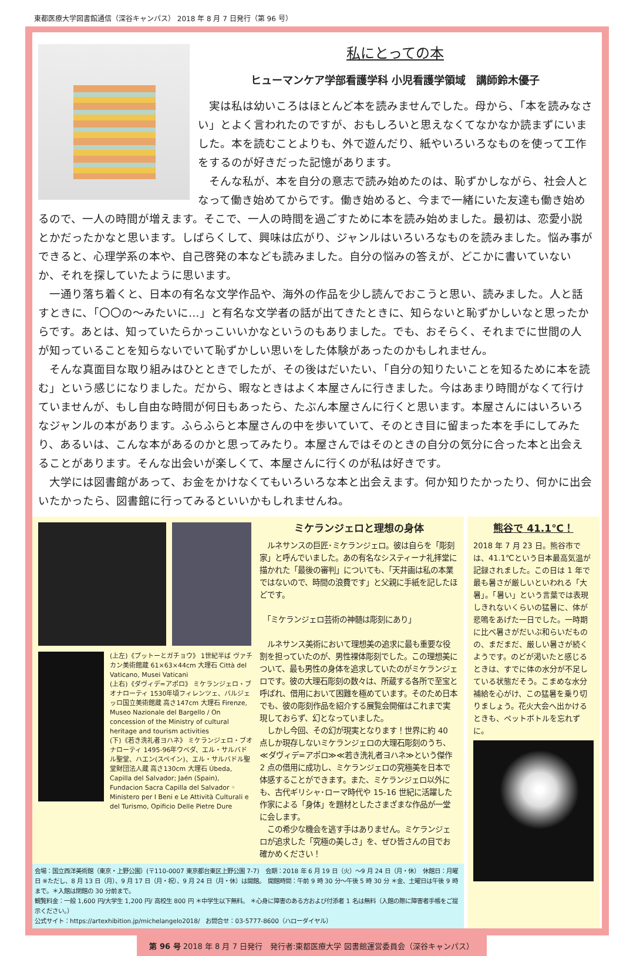東都医療大学図書館通信（深谷キャンパス） 2018 年 8 月 7 日発行（第 96 号）
私にとっての本
ヒューマンケア学部看護学科 小児看護学領域　講師鈴木優子
　実は私は幼いころはほとんど本を読みませんでした。母から、「本を読みなさい」とよく言われたのですが、おもしろいと思えなくてなかなか読まずにいました。本を読むことよりも、外で遊んだり、紙やいろいろなものを使って工作をするのが好きだった記憶があります。
　そんな私が、本を自分の意志で読み始めたのは、恥ずかしながら、社会人となって働き始めてからです。働き始めると、今まで一緒にいた友達も働き始めるので、一人の時間が増えます。そこで、一人の時間を過ごすために本を読み始めました。最初は、恋愛小説とかだったかなと思います。しばらくして、興味は広がり、ジャンルはいろいろなものを読みました。悩み事ができると、心理学系の本や、自己啓発の本なども読みました。自分の悩みの答えが、どこかに書いていないか、それを探していたように思います。
　一通り落ち着くと、日本の有名な文学作品や、海外の作品を少し読んでおこうと思い、読みました。人と話すときに、「〇〇の～みたいに…」と有名な文学者の話が出てきたときに、知らないと恥ずかしいなと思ったからです。あとは、知っていたらかっこいいかなというのもありました。でも、おそらく、それまでに世間の人が知っていることを知らないでいて恥ずかしい思いをした体験があったのかもしれません。
　そんな真面目な取り組みはひとときでしたが、その後はだいたい、「自分の知りたいことを知るために本を読む」という感じになりました。だから、暇なときはよく本屋さんに行きました。今はあまり時間がなくて行けていませんが、もし自由な時間が何日もあったら、たぶん本屋さんに行くと思います。本屋さんにはいろいろなジャンルの本があります。ふらふらと本屋さんの中を歩いていて、そのとき目に留まった本を手にしてみたり、あるいは、こんな本があるのかと思ってみたり。本屋さんではそのときの自分の気分に合った本と出会えることがあります。そんな出会いが楽しくて、本屋さんに行くのが私は好きです。
　大学には図書館があって、お金をかけなくてもいろいろな本と出会えます。何か知りたかったり、何かに出会いたかったら、図書館に行ってみるといいかもしれませんね。
(上左)《プットーとガチョウ》 1世紀半ば ヴァチカン美術館蔵 61×63×44cm 大理石 Città del Vaticano, Musei Vaticani
(上右)《ダヴィデ=アポロ》 ミケランジェロ・ブオナローティ 1530年頃フィレンツェ、バルジェッロ国立美術館蔵 高さ147cm 大理石 Firenze, Museo Nazionale del Bargello / On concession of the Ministry of cultural heritage and tourism activities
(下)《若き洗礼者ヨハネ》 ミケランジェロ・ブオナローティ 1495-96年ウベダ、エル・サルバドル聖堂、ハエン(スペイン)、エル・サルバドル聖堂財団法人蔵 高さ130cm 大理石 Úbeda, Capilla del Salvador; Jaén (Spain), Fundacion Sacra Capilla del Salvador ◦ Ministero per I Beni e Le Attività Culturali e del Turismo, Opificio Delle Pietre Dure
ミケランジェロと理想の身体
　ルネサンスの巨匠･ミケランジェロ。彼は自らを「彫刻家」と呼んでいました。あの有名なシスティーナ礼拝堂に描かれた「最後の審判」についても、「天井画は私の本業ではないので、時間の浪費です」と父親に手紙を記したほどです。
　「ミケランジェロ芸術の神髄は彫刻にあり」
　ルネサンス美術において理想美の追求に最も重要な役割を担っていたのが、男性裸体彫刻でした。この理想美について、最も男性の身体を追求していたのがミケランジェロです。彼の大理石彫刻の数々は、所蔵する各所で至宝と呼ばれ、借用において困難を極めています。そのため日本でも、彼の彫刻作品を紹介する展覧会開催はこれまで実現しておらず、幻となっていました。
　しかし今回、その幻が現実となります！世界に約 40 点しか現存しないミケランジェロの大理石彫刻のうち、≪ダヴィデ=アポロ≫≪若き洗礼者ヨハネ≫という傑作 2 点の借用に成功し、ミケランジェロの究極美を日本で体感することができます。また、ミケランジェロ以外にも、古代ギリシャ･ローマ時代や 15-16 世紀に活躍した作家による「身体」を題材としたさまざまな作品が一堂に会します。
　この希少な機会を逃す手はありません。ミケランジェロが追求した「究極の美しさ」を、ぜひ皆さんの目でお確かめください！
会場：国立西洋美術館（東京・上野公園）(〒110-0007 東京都台東区上野公園 7-7)　会期：2018 年 6 月 19 日（火）～9 月 24 日（月・休）　休館日：月曜日 ※ただし、8 月 13 日（月）、9 月 17 日（月・祝）、9 月 24 日（月・休）は開館。　開館時間：午前 9 時 30 分～午後 5 時 30 分 ＊金、土曜日は午後 9 時まで。＊入館は閉館の 30 分前まで。
観覧料金：一般 1,600 円/大学生 1,200 円/ 高校生 800 円 ＊中学生以下無料。 ＊心身に障害のある方および付添者 1 名は無料（入館の際に障害者手帳をご提示ください。）
公式サイト：https://artexhibition.jp/michelangelo2018/　お問合せ：03-5777-8600（ハローダイヤル）
熊谷で 41.1℃！
2018 年 7 月 23 日。熊谷市では、41.1℃という日本最高気温が記録されました。この日は 1 年で最も暑さが厳しいといわれる「大暑」。「暑い」という言葉では表現しきれないくらいの猛暑に、体が悲鳴をあげた一日でした。一時期に比べ暑さがだいぶ和らいだものの、まだまだ、厳しい暑さが続くようです。のどが渇いたと感じるときは、すでに体の水分が不足している状態だそう。こまめな水分補給を心がけ、この猛暑を乗り切りましょう。花火大会へ出かけるときも、ペットボトルを忘れずに。
第 96 号 2018 年 8 月 7 日発行　発行者:東都医療大学 図書館運営委員会（深谷キャンパス）